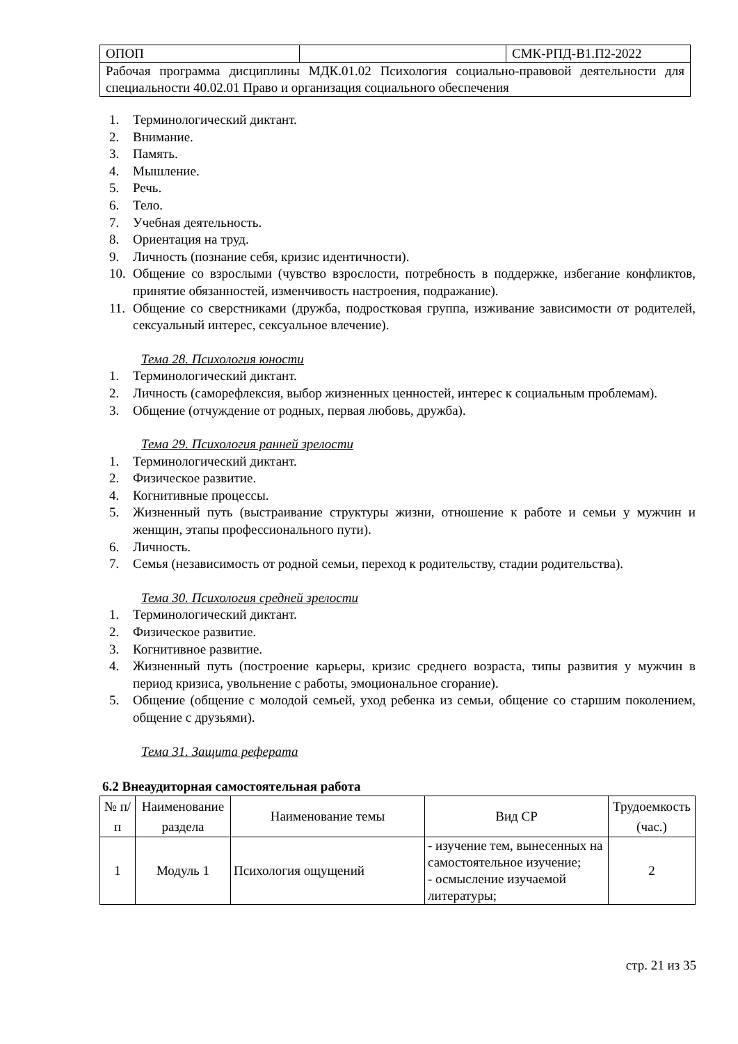| ОПОП | | СМК-РПД-В1.П2-2022 |
| Рабочая программа дисциплины МДК.01.02 Психология социально-правовой деятельности для специальности 40.02.01 Право и организация социального обеспечения | | |
1. Терминологический диктант.
2. Внимание.
3. Память.
4. Мышление.
5. Речь.
6. Тело.
7. Учебная деятельность.
8. Ориентация на труд.
9. Личность (познание себя, кризис идентичности).
10. Общение со взрослыми (чувство взрослости, потребность в поддержке, избегание конфликтов, принятие обязанностей, изменчивость настроения, подражание).
11. Общение со сверстниками (дружба, подростковая группа, изживание зависимости от родителей, сексуальный интерес, сексуальное влечение).
Тема 28. Психология юности
1. Терминологический диктант.
2. Личность (саморефлексия, выбор жизненных ценностей, интерес к социальным проблемам).
3. Общение (отчуждение от родных, первая любовь, дружба).
Тема 29. Психология ранней зрелости
1. Терминологический диктант.
2. Физическое развитие.
4. Когнитивные процессы.
5. Жизненный путь (выстраивание структуры жизни, отношение к работе и семьи у мужчин и женщин, этапы профессионального пути).
6. Личность.
7. Семья (независимость от родной семьи, переход к родительству, стадии родительства).
Тема 30. Психология средней зрелости
1. Терминологический диктант.
2. Физическое развитие.
3. Когнитивное развитие.
4. Жизненный путь (построение карьеры, кризис среднего возраста, типы развития у мужчин в период кризиса, увольнение с работы, эмоциональное сгорание).
5. Общение (общение с молодой семьей, уход ребенка из семьи, общение со старшим поколением, общение с друзьями).
Тема 31. Защита реферата
6.2 Внеаудиторная самостоятельная работа
| № п/п | Наименование раздела | Наименование темы | Вид СР | Трудоемкость (час.) |
| --- | --- | --- | --- | --- |
| 1 | Модуль 1 | Психология ощущений | - изучение тем, вынесенных на самостоятельное изучение; - осмысление изучаемой литературы; | 2 |
стр. 21 из 35